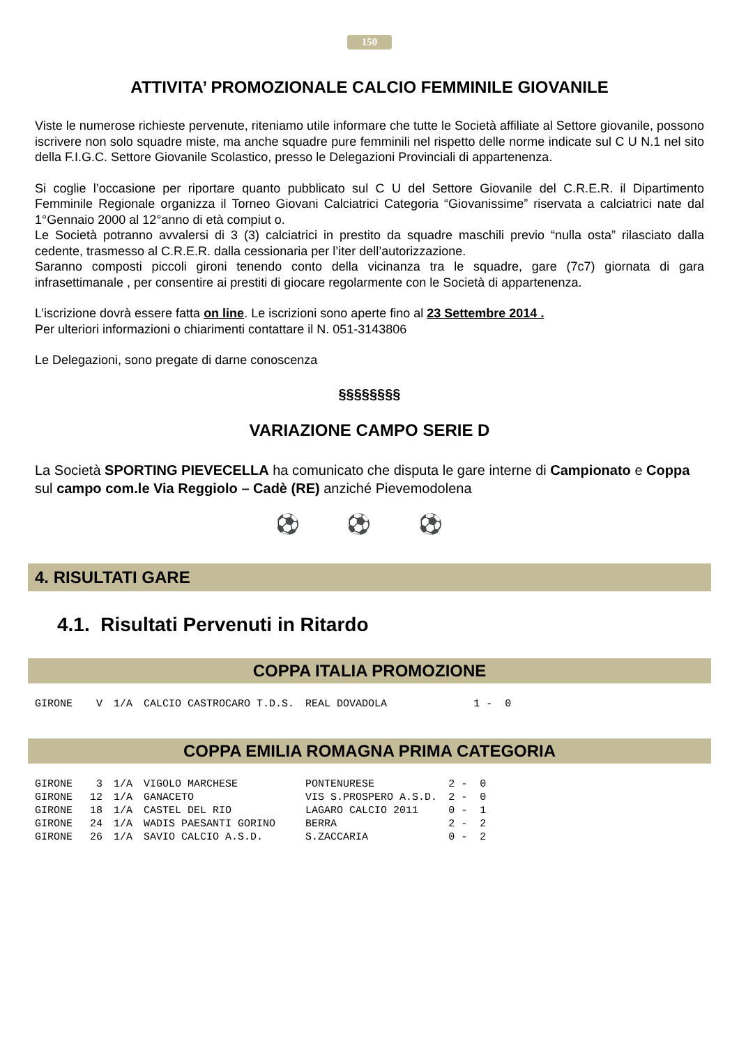150
ATTIVITA’ PROMOZIONALE CALCIO FEMMINILE GIOVANILE
Viste le numerose richieste pervenute, riteniamo utile informare che tutte le Società affiliate al Settore giovanile, possono iscrivere non solo squadre miste, ma anche squadre pure femminili nel rispetto delle norme indicate sul C U N.1 nel sito della F.I.G.C. Settore Giovanile Scolastico, presso le Delegazioni Provinciali di appartenenza.
Si coglie l’occasione per riportare quanto pubblicato sul C U del Settore Giovanile del C.R.E.R. il Dipartimento Femminile Regionale organizza il Torneo Giovani Calciatrici Categoria “Giovanissime” riservata a calciatrici nate dal 1°Gennaio 2000 al 12°anno di età compiut o.
Le Società potranno avvalersi di 3 (3) calciatrici in prestito da squadre maschili previo “nulla osta” rilasciato dalla cedente, trasmesso al C.R.E.R. dalla cessionaria per l’iter dell’autorizzazione.
Saranno composti piccoli gironi tenendo conto della vicinanza tra le squadre, gare (7c7) giornata di gara infrasettimanale , per consentire ai prestiti di giocare regolarmente con le Società di appartenenza.
L’iscrizione dovrà essere fatta on line. Le iscrizioni sono aperte fino al 23 Settembre 2014 .
Per ulteriori informazioni o chiarimenti contattare il N. 051-3143806
Le Delegazioni, sono pregate di darne conoscenza
§§§§§§§§
VARIAZIONE CAMPO SERIE D
La Società SPORTING PIEVECELLA ha comunicato che disputa le gare interne di Campionato e Coppa sul campo com.le Via Reggiolo – Cadè (RE) anziché Pievemodolena
⚽ ⚽ ⚽
4. RISULTATI GARE
4.1. Risultati Pervenuti in Ritardo
COPPA ITALIA PROMOZIONE
| GIRONE | V | 1/A | CALCIO CASTROCARO T.D.S. | REAL DOVADOLA | 1 - 0 |
COPPA EMILIA ROMAGNA PRIMA CATEGORIA
| GIRONE | 3 | 1/A | VIGOLO MARCHESE | PONTENURESE | 2 - 0 |
| GIRONE | 12 | 1/A | GANACETO | VIS S.PROSPERO A.S.D. | 2 - 0 |
| GIRONE | 18 | 1/A | CASTEL DEL RIO | LAGARO CALCIO 2011 | 0 - 1 |
| GIRONE | 24 | 1/A | WADIS PAESANTI GORINO | BERRA | 2 - 2 |
| GIRONE | 26 | 1/A | SAVIO CALCIO A.S.D. | S.ZACCARIA | 0 - 2 |